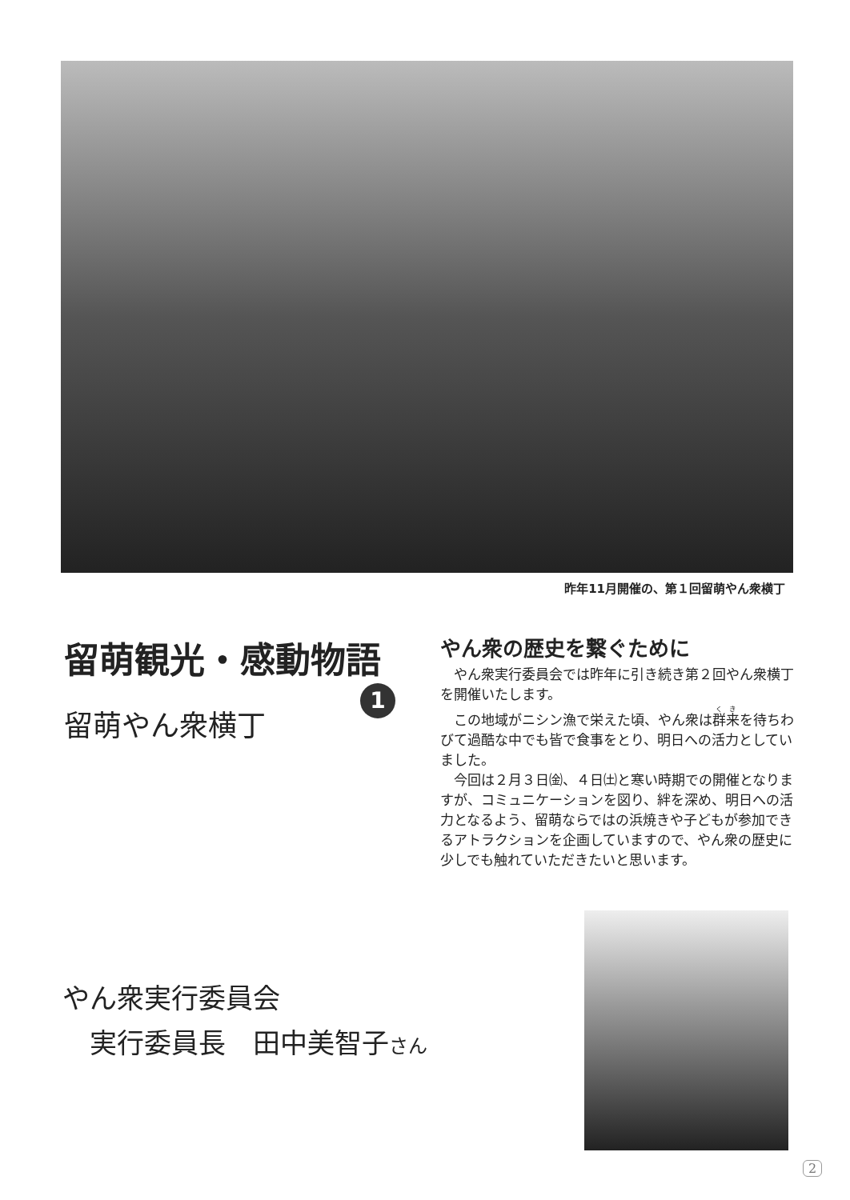昨年11月開催の、第１回留萌やん衆横丁
留萌観光・感動物語
1
留萌やん衆横丁
やん衆の歴史を繋ぐために
やん衆実行委員会では昨年に引き続き第２回やん衆横丁を開催いたします。
この地域がニシン漁で栄えた頃、やん衆は群来を待ちわびて過酷な中でも皆で食事をとり、明日への活力としていました。
今回は２月３日㈮、４日㈯と寒い時期での開催となりますが、コミュニケーションを図り、絆を深め、明日への活力となるよう、留萌ならではの浜焼きや子どもが参加できるアトラクションを企画していますので、やん衆の歴史に少しでも触れていただきたいと思います。
やん衆実行委員会
　実行委員長　田中美智子さん
2